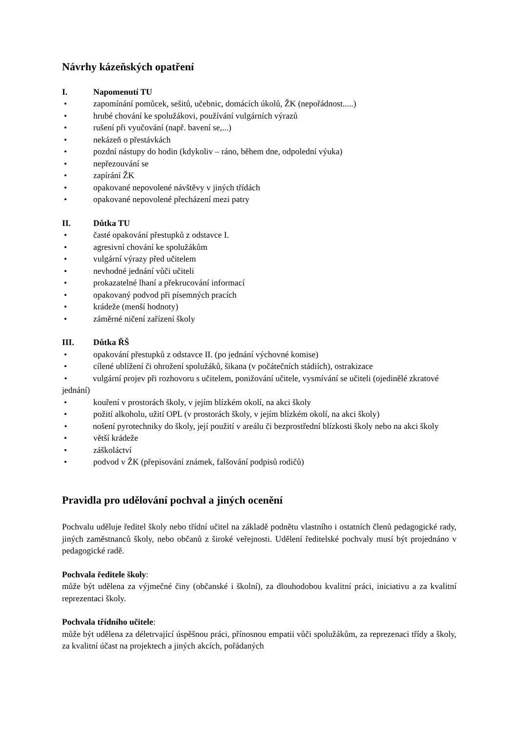Návrhy kázeňských opatření
I. Napomenutí TU
• zapomínání pomůcek, sešitů, učebnic, domácích úkolů, ŽK (nepořádnost.....)
• hrubé chování ke spolužákovi, používání vulgárních výrazů
• rušení při vyučování (např. bavení se,...)
• nekázeň o přestávkách
• pozdní nástupy do hodin (kdykoliv – ráno, během dne, odpolední výuka)
• nepřezouvání se
• zapírání ŽK
• opakované nepovolené návštěvy v jiných třídách
• opakované nepovolené přecházení mezi patry
II. Důtka TU
• časté opakování přestupků z odstavce I.
• agresivní chování ke spolužákům
• vulgární výrazy před učitelem
• nevhodné jednání vůči učiteli
• prokazatelné lhaní a překrucování informací
• opakovaný podvod při písemných pracích
• krádeže (menší hodnoty)
• záměrné ničení zařízení školy
III. Důtka ŘŠ
• opakování přestupků z odstavce II. (po jednání výchovné komise)
• cílené ublížení či ohrožení spolužáků, šikana (v počátečních stádiích), ostrakizace
• vulgární projev při rozhovoru s učitelem, ponižování učitele, vysmívání se učiteli (ojedinělé zkratové jednání)
• kouření v prostorách školy, v jejím blízkém okolí, na akci školy
• požití alkoholu, užití OPL (v prostorách školy, v jejím blízkém okolí, na akci školy)
• nošení pyrotechniky do školy, její použití v areálu či bezprostřední blízkosti školy nebo na akci školy
• větší krádeže
• záškoláctví
• podvod v ŽK (přepisování známek, falšování podpisů rodičů)
Pravidla pro udělování pochval a jiných ocenění
Pochvalu uděluje ředitel školy nebo třídní učitel na základě podnětu vlastního i ostatních členů pedagogické rady, jiných zaměstnanců školy, nebo občanů z široké veřejnosti. Udělení ředitelské pochvaly musí být projednáno v pedagogické radě.
Pochvala ředitele školy:
může být udělena za výjmečné činy (občanské i školní), za dlouhodobou kvalitní práci, iniciativu a za kvalitní reprezentaci školy.
Pochvala třídního učitele:
může být udělena za déletrvající úspěšnou práci, přínosnou empatii vůči spolužákům, za reprezenaci třídy a školy, za kvalitní účast na projektech a jiných akcích, pořádaných